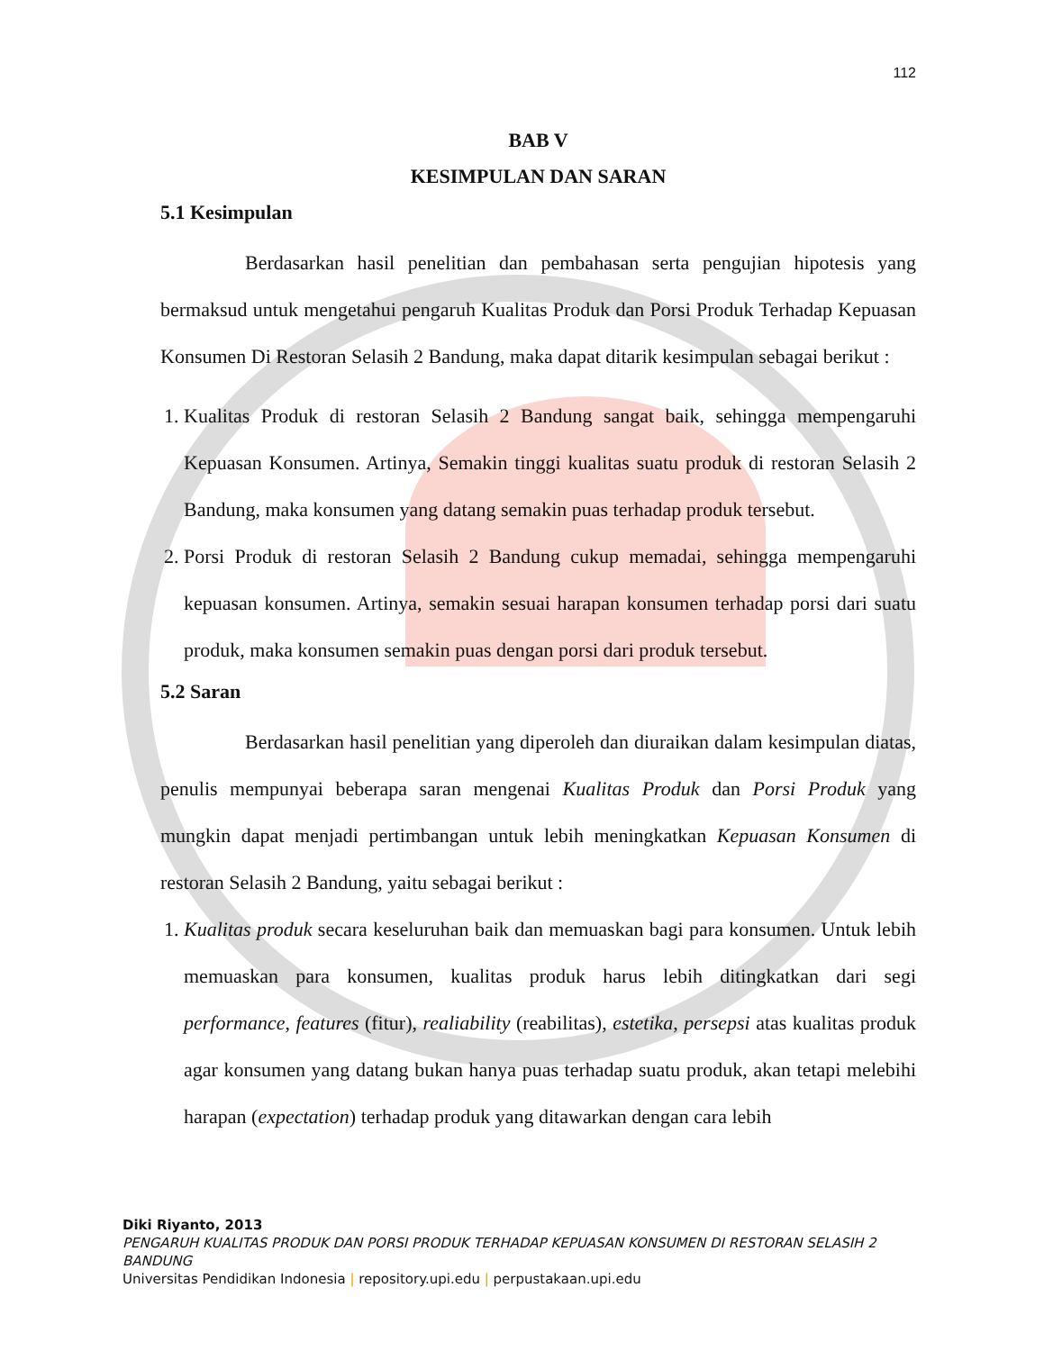112
BAB V
KESIMPULAN DAN SARAN
5.1 Kesimpulan
Berdasarkan hasil penelitian dan pembahasan serta pengujian hipotesis yang bermaksud untuk mengetahui pengaruh Kualitas Produk dan Porsi Produk Terhadap Kepuasan Konsumen Di Restoran Selasih 2 Bandung, maka dapat ditarik kesimpulan sebagai berikut :
1. Kualitas Produk di restoran Selasih 2 Bandung sangat baik, sehingga mempengaruhi Kepuasan Konsumen. Artinya, Semakin tinggi kualitas suatu produk di restoran Selasih 2 Bandung, maka konsumen yang datang semakin puas terhadap produk tersebut.
2. Porsi Produk di restoran Selasih 2 Bandung cukup memadai, sehingga mempengaruhi kepuasan konsumen. Artinya, semakin sesuai harapan konsumen terhadap porsi dari suatu produk, maka konsumen semakin puas dengan porsi dari produk tersebut.
5.2 Saran
Berdasarkan hasil penelitian yang diperoleh dan diuraikan dalam kesimpulan diatas, penulis mempunyai beberapa saran mengenai Kualitas Produk dan Porsi Produk yang mungkin dapat menjadi pertimbangan untuk lebih meningkatkan Kepuasan Konsumen di restoran Selasih 2 Bandung, yaitu sebagai berikut :
1. Kualitas produk secara keseluruhan baik dan memuaskan bagi para konsumen. Untuk lebih memuaskan para konsumen, kualitas produk harus lebih ditingkatkan dari segi performance, features (fitur), realiability (reabilitas), estetika, persepsi atas kualitas produk agar konsumen yang datang bukan hanya puas terhadap suatu produk, akan tetapi melebihi harapan (expectation) terhadap produk yang ditawarkan dengan cara lebih
Diki Riyanto, 2013
PENGARUH KUALITAS PRODUK DAN PORSI PRODUK TERHADAP KEPUASAN KONSUMEN DI RESTORAN SELASIH 2 BANDUNG
Universitas Pendidikan Indonesia | repository.upi.edu | perpustakaan.upi.edu